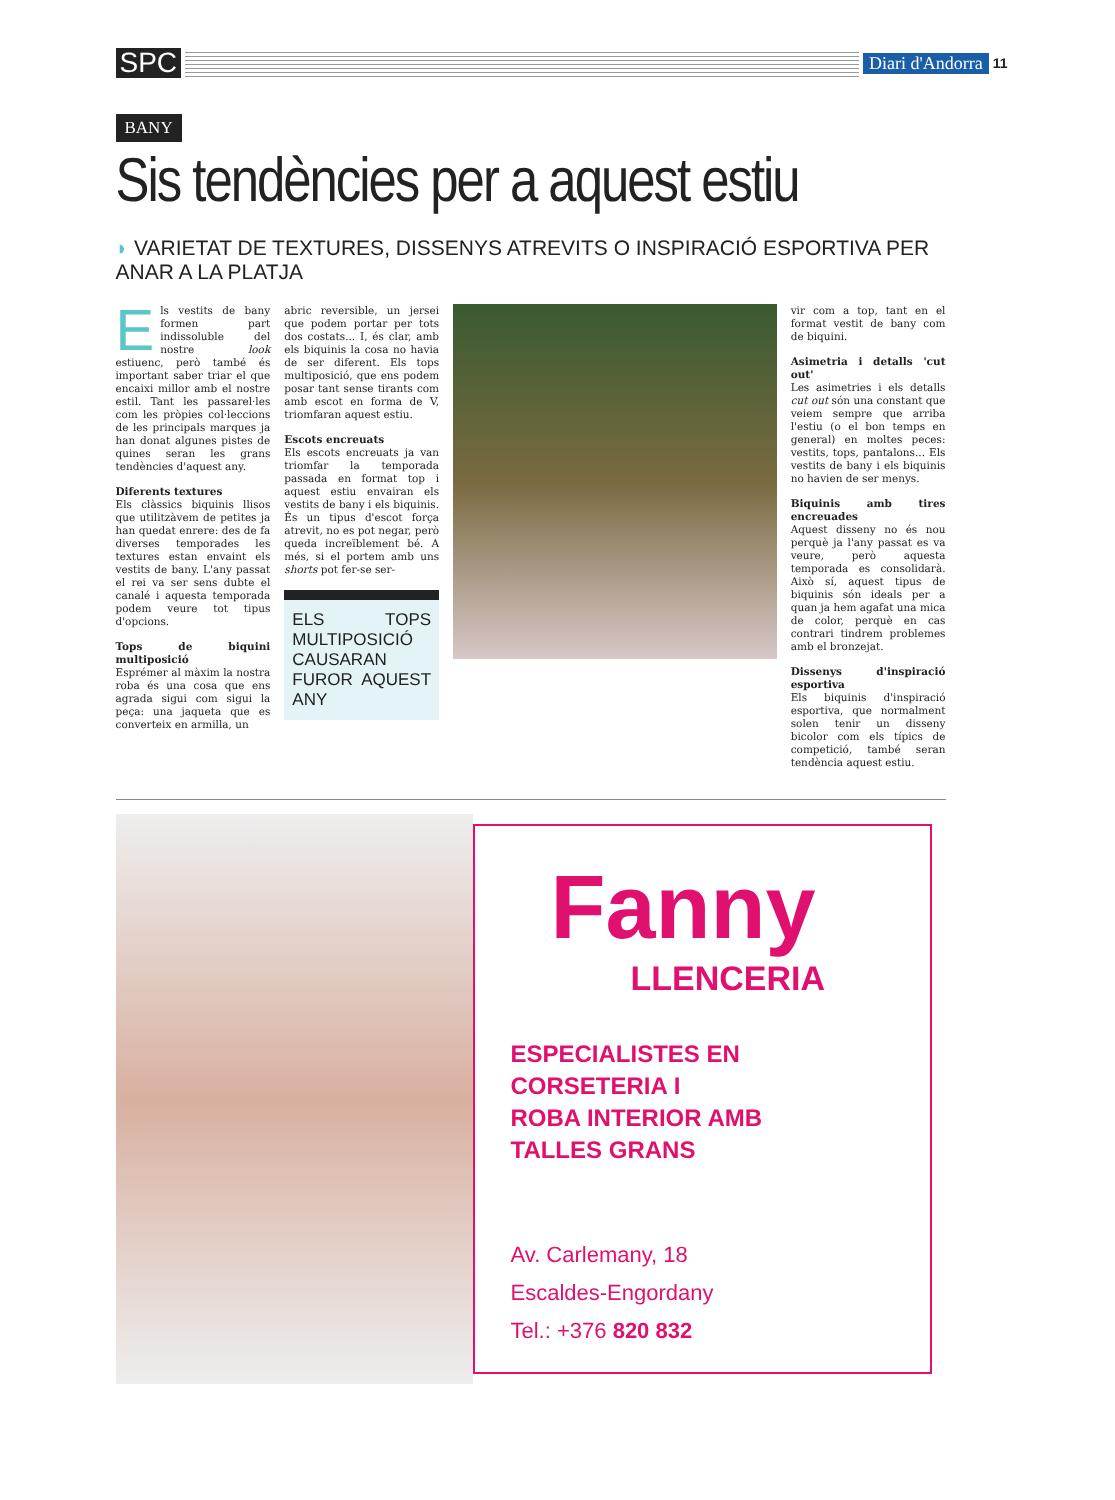SPC Diari d'Andorra 11
BANY
Sis tendències per a aquest estiu
◗ VARIETAT DE TEXTURES, DISSENYS ATREVITS O INSPIRACIÓ ESPORTIVA PER ANAR A LA PLATJA
Els vestits de bany formen part indissoluble del nostre look estiuenc, però també és important saber triar el que encaixi millor amb el nostre estil. Tant les passarel·les com les pròpies col·leccions de les principals marques ja han donat algunes pistes de quines seran les grans tendències d'aquest any.
Diferents textures
Els clàssics biquinis llisos que utilitzàvem de petites ja han quedat enrere: des de fa diverses temporades les textures estan envaint els vestits de bany. L'any passat el rei va ser sens dubte el canalé i aquesta temporada podem veure tot tipus d'opcions.
Tops de biquini multiposició
Esprémer al màxim la nostra roba és una cosa que ens agrada sigui com sigui la peça: una jaqueta que es converteix en armilla, un
abric reversible, un jersei que podem portar per tots dos costats... I, és clar, amb els biquinis la cosa no havia de ser diferent. Els tops multiposició, que ens podem posar tant sense tirants com amb escot en forma de V, triomfaran aquest estiu.
Escots encreuats
Els escots encreuats ja van triomfar la temporada passada en format top i aquest estiu envairan els vestits de bany i els biquinis. És un tipus d'escot força atrevit, no es pot negar, però queda increïblement bé. A més, si el portem amb uns shorts pot fer-se ser-
ELS TOPS MULTIPOSICIÓ CAUSARAN FUROR AQUEST ANY
vir com a top, tant en el format vestit de bany com de biquini.
Asimetria i detalls 'cut out'
Les asimetries i els detalls cut out són una constant que veiem sempre que arriba l'estiu (o el bon temps en general) en moltes peces: vestits, tops, pantalons... Els vestits de bany i els biquinis no havien de ser menys.
Biquinis amb tires encreuades
Aquest disseny no és nou perquè ja l'any passat es va veure, però aquesta temporada es consolidarà. Això sí, aquest tipus de biquinis són ideals per a quan ja hem agafat una mica de color, perquè en cas contrari tindrem problemes amb el bronzejat.
Dissenys d'inspiració esportiva
Els biquinis d'inspiració esportiva, que normalment solen tenir un disseny bicolor com els típics de competició, també seran tendència aquest estiu.
Fanny
LLENCERIA
ESPECIALISTES EN
CORSETERIA I
ROBA INTERIOR AMB
TALLES GRANS
Av. Carlemany, 18
Escaldes-Engordany
Tel.: +376 820 832